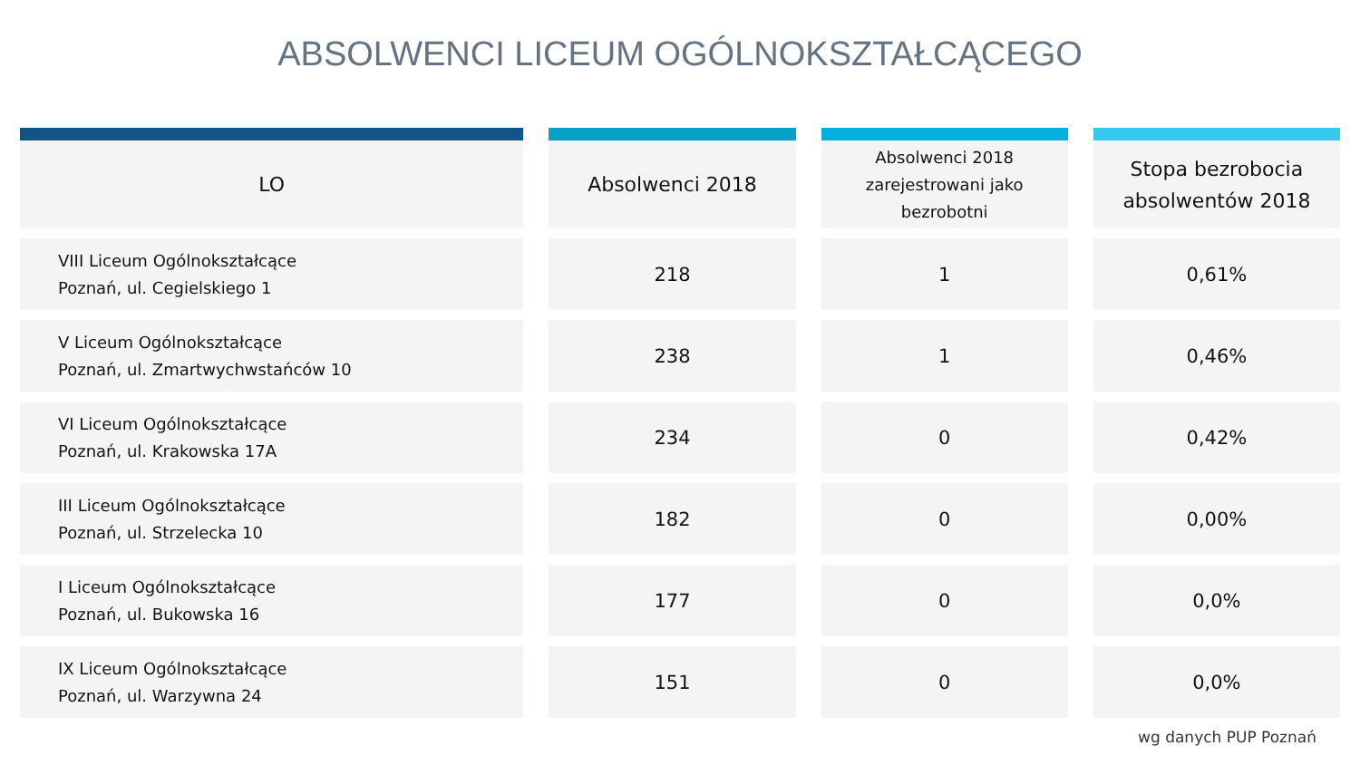ABSOLWENCI LICEUM OGÓLNOKSZTAŁCĄCEGO
| LO | Absolwenci 2018 | Absolwenci 2018 zarejestrowani jako bezrobotni | Stopa bezrobocia absolwentów 2018 |
| --- | --- | --- | --- |
| VIII Liceum Ogólnokształcące Poznań, ul. Cegielskiego 1 | 218 | 1 | 0,61% |
| V Liceum Ogólnokształcące Poznań, ul. Zmartwychwstańców 10 | 238 | 1 | 0,46% |
| VI Liceum Ogólnokształcące Poznań, ul. Krakowska 17A | 234 | 0 | 0,42% |
| III Liceum Ogólnokształcące Poznań, ul. Strzelecka 10 | 182 | 0 | 0,00% |
| I Liceum Ogólnokształcące Poznań, ul. Bukowska 16 | 177 | 0 | 0,0% |
| IX Liceum Ogólnokształcące Poznań, ul. Warzywna 24 | 151 | 0 | 0,0% |
wg danych PUP Poznań